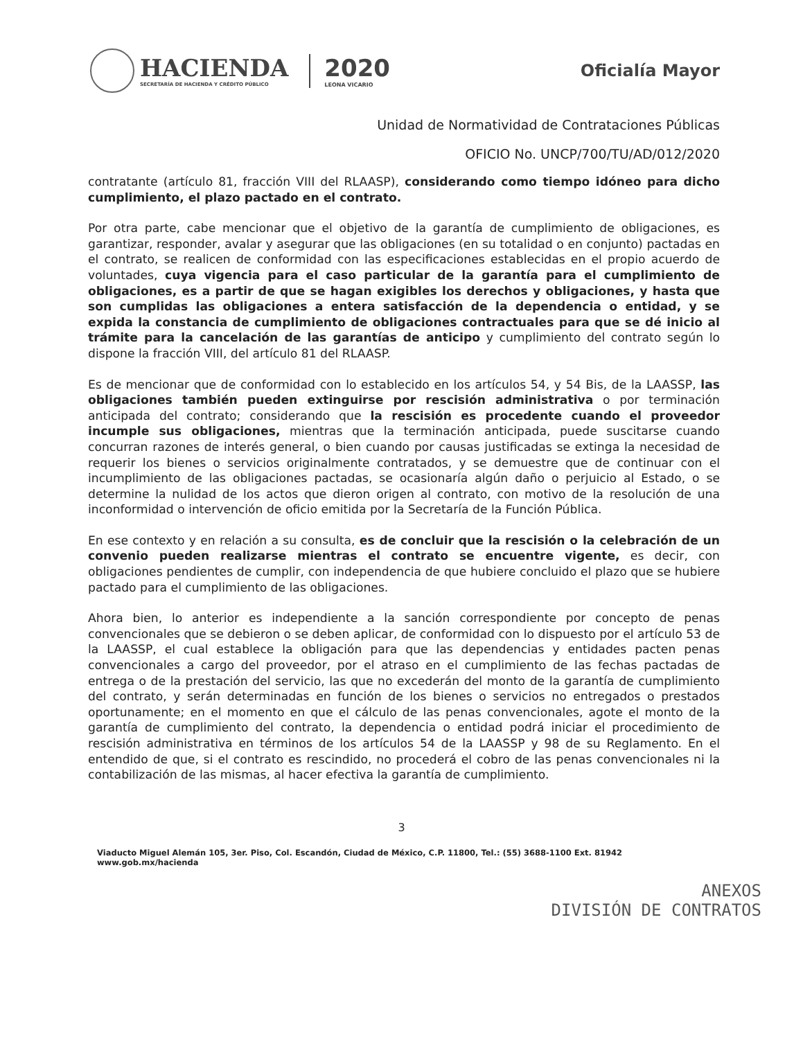HACIENDA
SECRETARÍA DE HACIENDA Y CRÉDITO PÚBLICO
2020
LEONA VICARIO
Oficialía Mayor
Unidad de Normatividad de Contrataciones Públicas
OFICIO No. UNCP/700/TU/AD/012/2020
contratante (artículo 81, fracción VIII del RLAASP), considerando como tiempo idóneo para dicho cumplimiento, el plazo pactado en el contrato.
Por otra parte, cabe mencionar que el objetivo de la garantía de cumplimiento de obligaciones, es garantizar, responder, avalar y asegurar que las obligaciones (en su totalidad o en conjunto) pactadas en el contrato, se realicen de conformidad con las especificaciones establecidas en el propio acuerdo de voluntades, cuya vigencia para el caso particular de la garantía para el cumplimiento de obligaciones, es a partir de que se hagan exigibles los derechos y obligaciones, y hasta que son cumplidas las obligaciones a entera satisfacción de la dependencia o entidad, y se expida la constancia de cumplimiento de obligaciones contractuales para que se dé inicio al trámite para la cancelación de las garantías de anticipo y cumplimiento del contrato según lo dispone la fracción VIII, del artículo 81 del RLAASP.
Es de mencionar que de conformidad con lo establecido en los artículos 54, y 54 Bis, de la LAASSP, las obligaciones también pueden extinguirse por rescisión administrativa o por terminación anticipada del contrato; considerando que la rescisión es procedente cuando el proveedor incumple sus obligaciones, mientras que la terminación anticipada, puede suscitarse cuando concurran razones de interés general, o bien cuando por causas justificadas se extinga la necesidad de requerir los bienes o servicios originalmente contratados, y se demuestre que de continuar con el incumplimiento de las obligaciones pactadas, se ocasionaría algún daño o perjuicio al Estado, o se determine la nulidad de los actos que dieron origen al contrato, con motivo de la resolución de una inconformidad o intervención de oficio emitida por la Secretaría de la Función Pública.
En ese contexto y en relación a su consulta, es de concluir que la rescisión o la celebración de un convenio pueden realizarse mientras el contrato se encuentre vigente, es decir, con obligaciones pendientes de cumplir, con independencia de que hubiere concluido el plazo que se hubiere pactado para el cumplimiento de las obligaciones.
Ahora bien, lo anterior es independiente a la sanción correspondiente por concepto de penas convencionales que se debieron o se deben aplicar, de conformidad con lo dispuesto por el artículo 53 de la LAASSP, el cual establece la obligación para que las dependencias y entidades pacten penas convencionales a cargo del proveedor, por el atraso en el cumplimiento de las fechas pactadas de entrega o de la prestación del servicio, las que no excederán del monto de la garantía de cumplimiento del contrato, y serán determinadas en función de los bienes o servicios no entregados o prestados oportunamente; en el momento en que el cálculo de las penas convencionales, agote el monto de la garantía de cumplimiento del contrato, la dependencia o entidad podrá iniciar el procedimiento de rescisión administrativa en términos de los artículos 54 de la LAASSP y 98 de su Reglamento. En el entendido de que, si el contrato es rescindido, no procederá el cobro de las penas convencionales ni la contabilización de las mismas, al hacer efectiva la garantía de cumplimiento.
3
Viaducto Miguel Alemán 105, 3er. Piso, Col. Escandón, Ciudad de México, C.P. 11800, Tel.: (55) 3688-1100 Ext. 81942 www.gob.mx/hacienda
ANEXOS
DIVISIÓN DE CONTRATOS